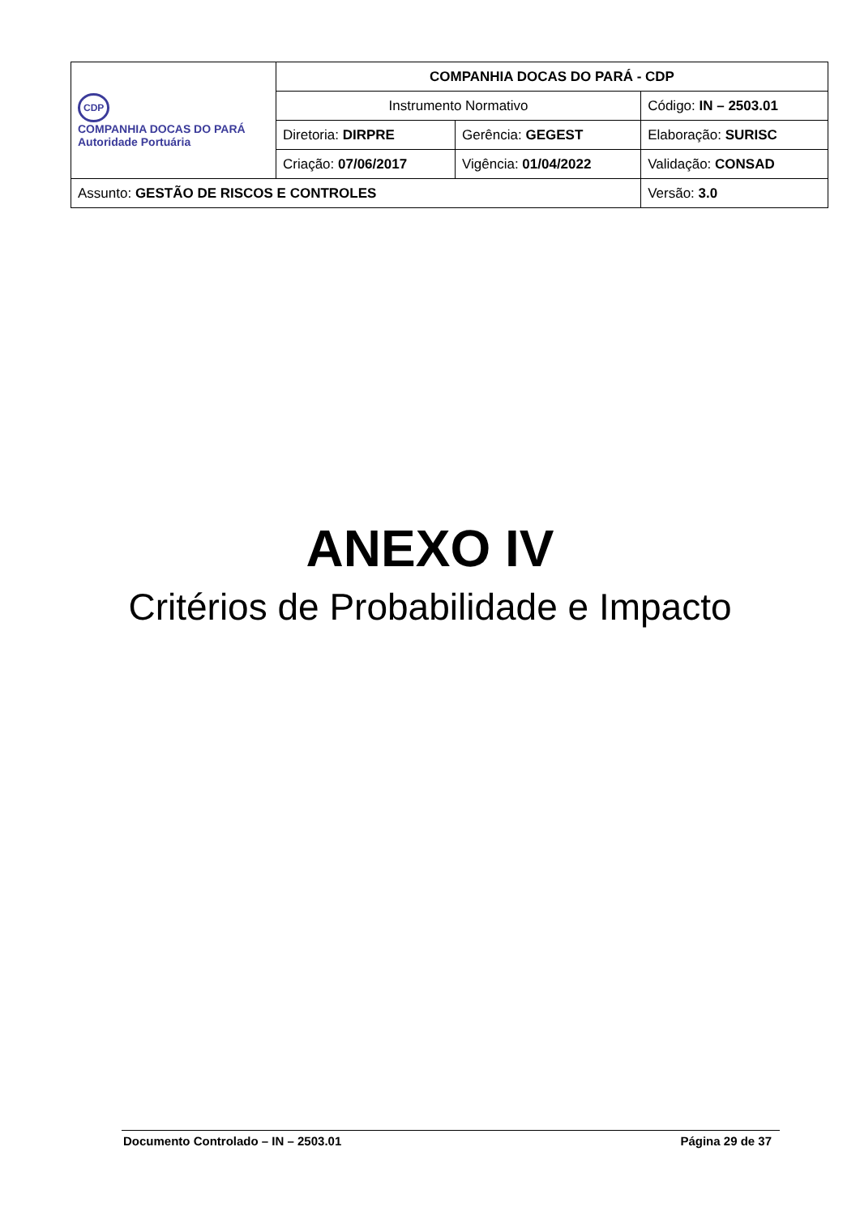| CDP COMPANHIA DOCAS DO PARÁ Autoridade Portuária | COMPANHIA DOCAS DO PARÁ - CDP | | |
| | Instrumento Normativo | | Código: IN – 2503.01 |
| | Diretoria: DIRPRE | Gerência: GEGEST | Elaboração: SURISC |
| | Criação: 07/06/2017 | Vigência: 01/04/2022 | Validação: CONSAD |
| Assunto: GESTÃO DE RISCOS E CONTROLES | | | Versão: 3.0 |
ANEXO IV
Critérios de Probabilidade e Impacto
Documento Controlado – IN – 2503.01 Página 29 de 37